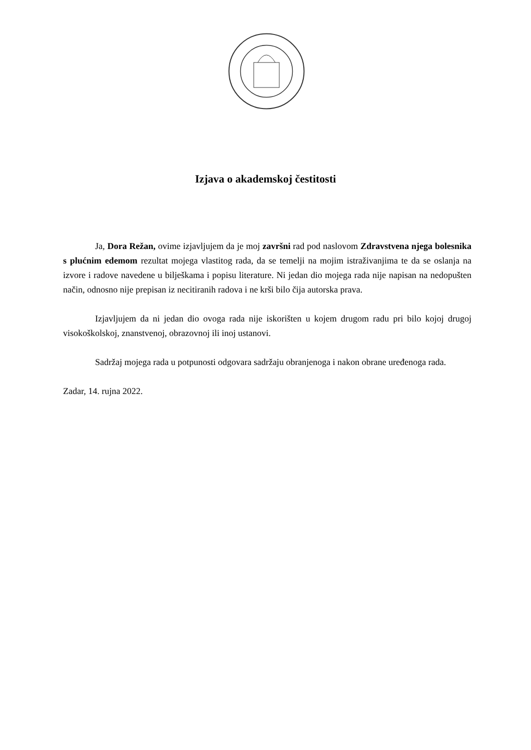Izjava o akademskoj čestitosti
Ja, Dora Režan, ovime izjavljujem da je moj završni rad pod naslovom Zdravstvena njega bolesnika s plućnim edemom rezultat mojega vlastitog rada, da se temelji na mojim istraživanjima te da se oslanja na izvore i radove navedene u bilješkama i popisu literature. Ni jedan dio mojega rada nije napisan na nedopušten način, odnosno nije prepisan iz necitiranih radova i ne krši bilo čija autorska prava.
Izjavljujem da ni jedan dio ovoga rada nije iskorišten u kojem drugom radu pri bilo kojoj drugoj visokoškolskoj, znanstvenoj, obrazovnoj ili inoj ustanovi.
Sadržaj mojega rada u potpunosti odgovara sadržaju obranjenoga i nakon obrane uređenoga rada.
Zadar, 14. rujna 2022.